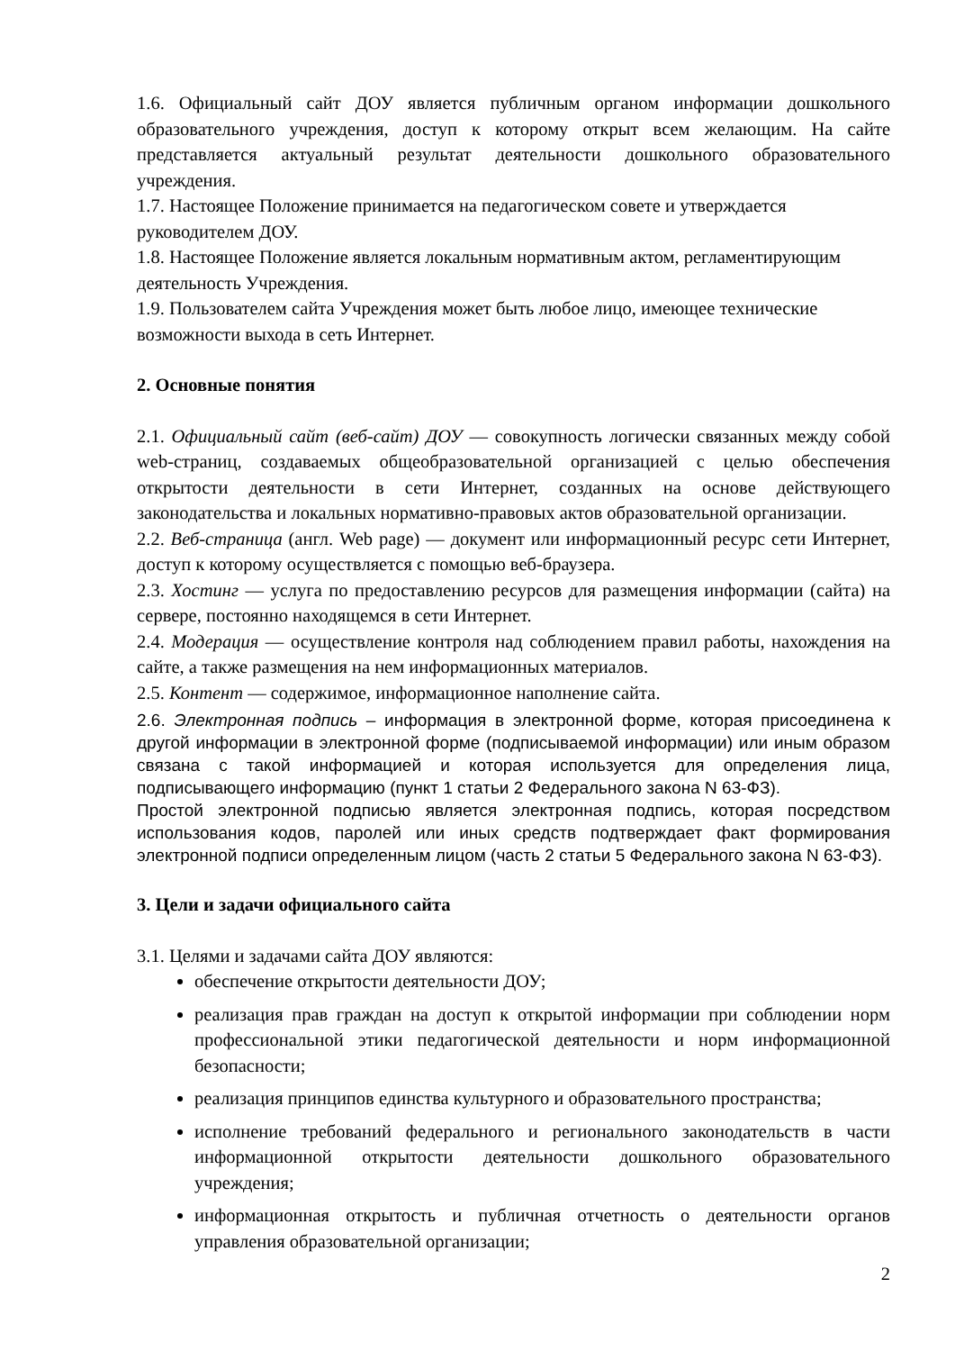1.6. Официальный сайт ДОУ является публичным органом информации дошкольного образовательного учреждения, доступ к которому открыт всем желающим. На сайте представляется актуальный результат деятельности дошкольного образовательного учреждения.
1.7. Настоящее Положение принимается на педагогическом совете и утверждается руководителем ДОУ.
1.8. Настоящее Положение является локальным нормативным актом, регламентирующим деятельность Учреждения.
1.9. Пользователем сайта Учреждения может быть любое лицо, имеющее технические возможности выхода в сеть Интернет.
2. Основные понятия
2.1. Официальный сайт (веб-сайт) ДОУ — совокупность логически связанных между собой web-страниц, создаваемых общеобразовательной организацией с целью обеспечения открытости деятельности в сети Интернет, созданных на основе действующего законодательства и локальных нормативно-правовых актов образовательной организации.
2.2. Веб-страница (англ. Web page) — документ или информационный ресурс сети Интернет, доступ к которому осуществляется с помощью веб-браузера.
2.3. Хостинг — услуга по предоставлению ресурсов для размещения информации (сайта) на сервере, постоянно находящемся в сети Интернет.
2.4. Модерация — осуществление контроля над соблюдением правил работы, нахождения на сайте, а также размещения на нем информационных материалов.
2.5. Контент — содержимое, информационное наполнение сайта.
2.6. Электронная подпись – информация в электронной форме, которая присоединена к другой информации в электронной форме (подписываемой информации) или иным образом связана с такой информацией и которая используется для определения лица, подписывающего информацию (пункт 1 статьи 2 Федерального закона N 63-ФЗ).
Простой электронной подписью является электронная подпись, которая посредством использования кодов, паролей или иных средств подтверждает факт формирования электронной подписи определенным лицом (часть 2 статьи 5 Федерального закона N 63-ФЗ).
3. Цели и задачи официального сайта
3.1. Целями и задачами сайта ДОУ являются:
обеспечение открытости деятельности ДОУ;
реализация прав граждан на доступ к открытой информации при соблюдении норм профессиональной этики педагогической деятельности и норм информационной безопасности;
реализация принципов единства культурного и образовательного пространства;
исполнение требований федерального и регионального законодательств в части информационной открытости деятельности дошкольного образовательного учреждения;
информационная открытость и публичная отчетность о деятельности органов управления образовательной организации;
2